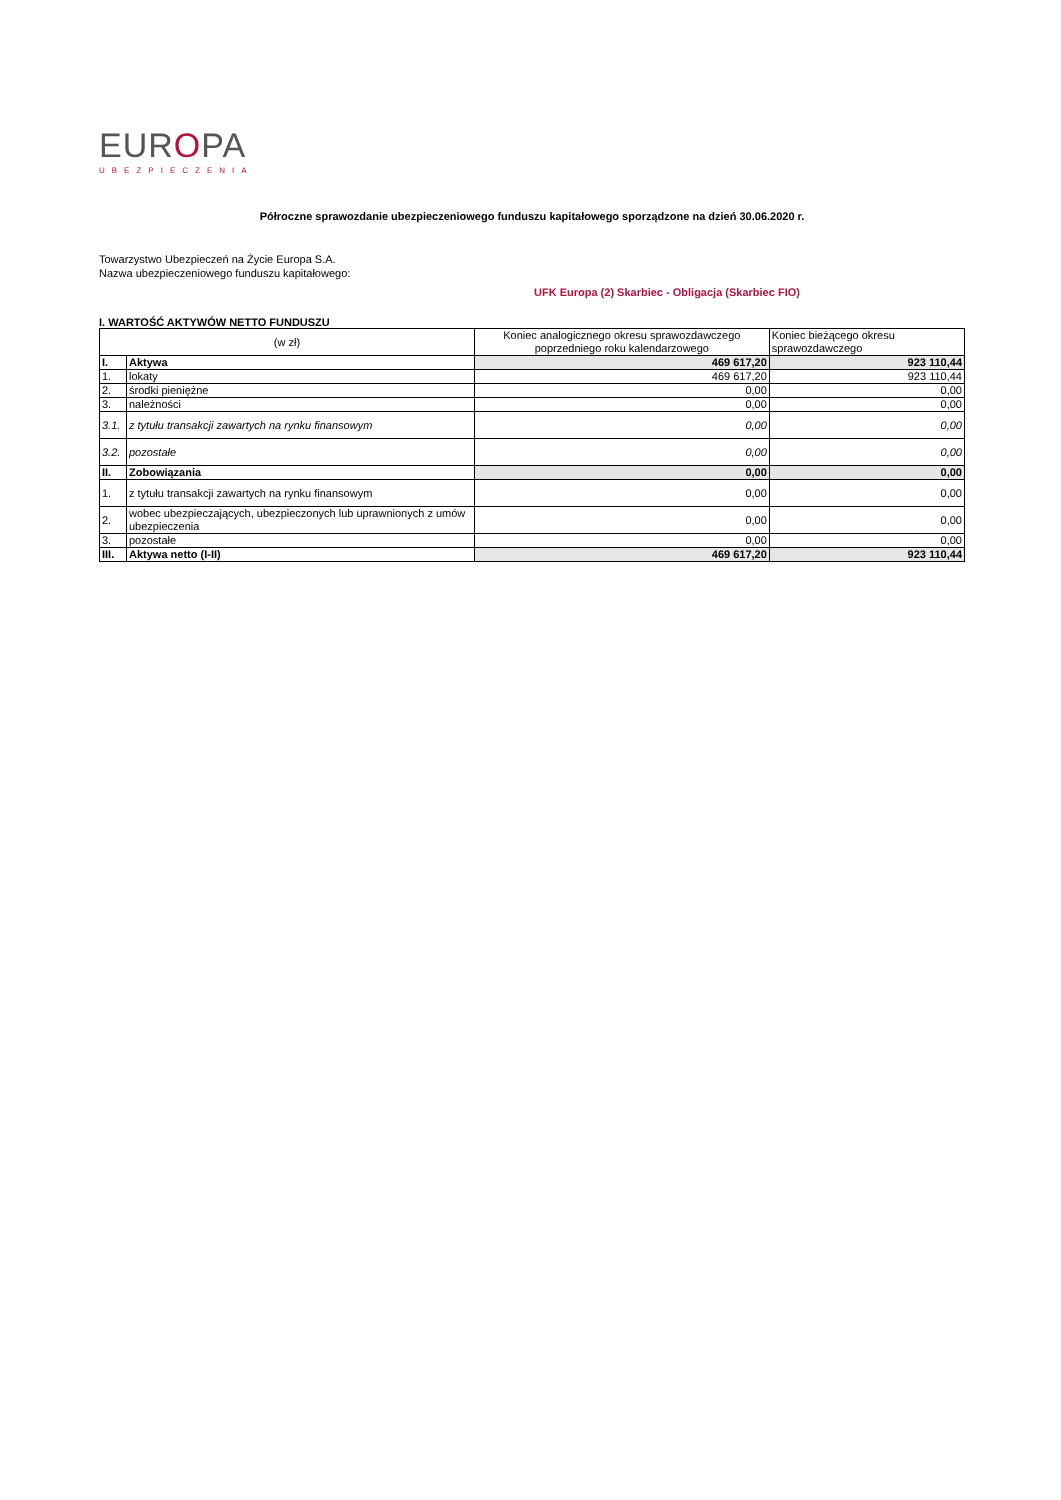EUROPA
UBEZPIECZENIA
Półroczne sprawozdanie ubezpieczeniowego funduszu kapitałowego sporządzone na dzień 30.06.2020 r.
Towarzystwo Ubezpieczeń na Życie Europa S.A.
Nazwa ubezpieczeniowego funduszu kapitałowego:
UFK Europa (2) Skarbiec - Obligacja (Skarbiec FIO)
I. WARTOŚĆ AKTYWÓW NETTO FUNDUSZU
| (w zł) | | Koniec analogicznego okresu sprawozdawczego poprzedniego roku kalendarzowego | Koniec bieżącego okresu sprawozdawczego |
| --- | --- | --- | --- |
| I. | Aktywa | 469 617,20 | 923 110,44 |
| 1. | lokaty | 469 617,20 | 923 110,44 |
| 2. | środki pieniężne | 0,00 | 0,00 |
| 3. | należności | 0,00 | 0,00 |
| 3.1. | z tytułu transakcji zawartych na rynku finansowym | 0,00 | 0,00 |
| 3.2. | pozostałe | 0,00 | 0,00 |
| II. | Zobowiązania | 0,00 | 0,00 |
| 1. | z tytułu transakcji zawartych na rynku finansowym | 0,00 | 0,00 |
| 2. | wobec ubezpieczających, ubezpieczonych lub uprawnionych z umów ubezpieczenia | 0,00 | 0,00 |
| 3. | pozostałe | 0,00 | 0,00 |
| III. | Aktywa netto (I-II) | 469 617,20 | 923 110,44 |